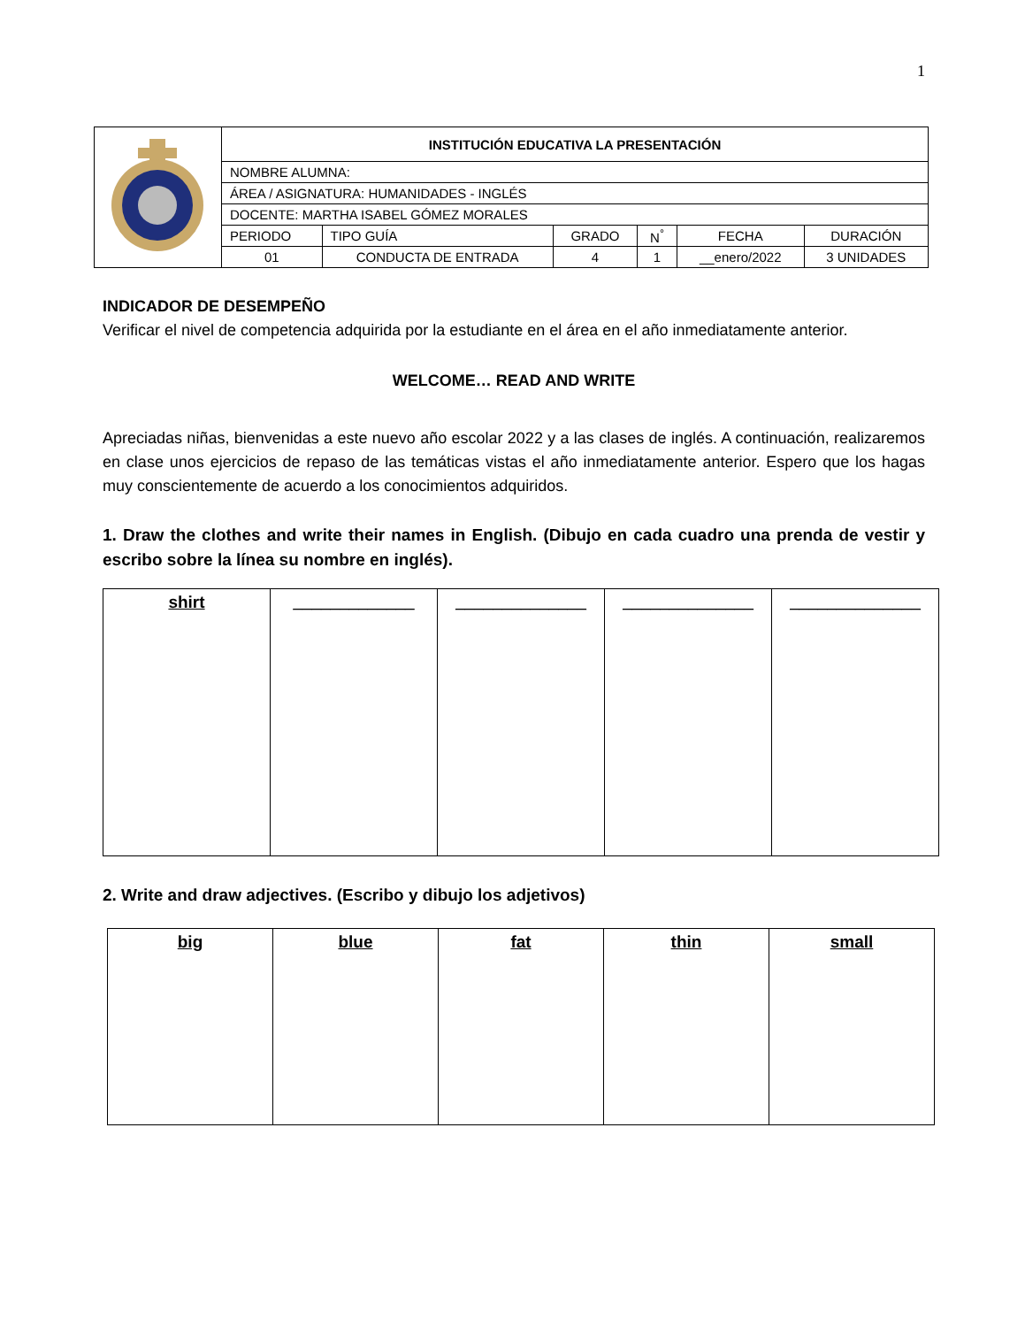1
| | INSTITUCIÓN EDUCATIVA LA PRESENTACIÓN | | | | | |
| | NOMBRE ALUMNA: | | | | | |
| | ÁREA / ASIGNATURA: HUMANIDADES - INGLÉS | | | | | |
| | DOCENTE: MARTHA ISABEL GÓMEZ MORALES | | | | | |
| | PERIODO | TIPO GUÍA | GRADO | N<sup>°</sup> | FECHA | DURACIÓN |
| | 01 | CONDUCTA DE ENTRADA | 4 | 1 | __enero/2022 | 3 UNIDADES |
INDICADOR DE DESEMPEÑO
Verificar el nivel de competencia adquirida por la estudiante en el área en el año inmediatamente anterior.
WELCOME… READ AND WRITE
Apreciadas niñas, bienvenidas a este nuevo año escolar 2022 y a las clases de inglés. A continuación, realizaremos en clase unos ejercicios de repaso de las temáticas vistas el año inmediatamente anterior. Espero que los hagas muy conscientemente de acuerdo a los conocimientos adquiridos.
1. Draw the clothes and write their names in English. (Dibujo en cada cuadro una prenda de vestir y escribo sobre la línea su nombre en inglés).
| shirt | _____________ | ______________ | ______________ | ______________ |
2. Write and draw adjectives. (Escribo y dibujo los adjetivos)
| big | blue | fat | thin | small |